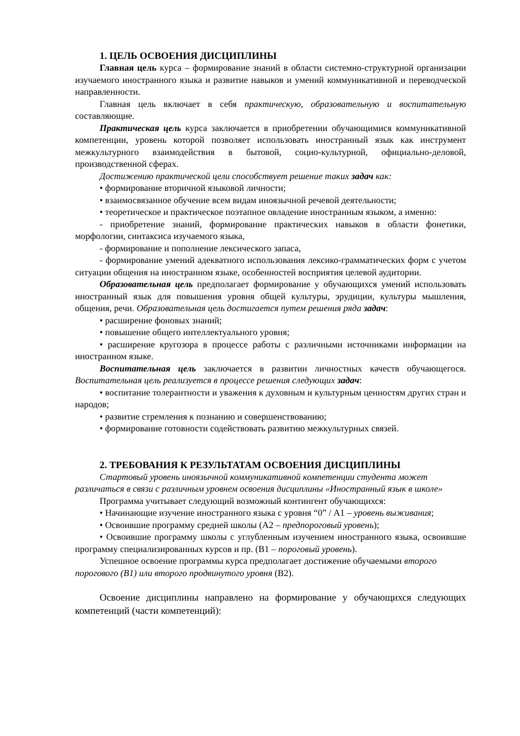1. ЦЕЛЬ ОСВОЕНИЯ ДИСЦИПЛИНЫ
Главная цель курса – формирование знаний в области системно-структурной организации изучаемого иностранного языка и развитие навыков и умений коммуникативной и переводческой направленности.
Главная цель включает в себя практическую, образовательную и воспитательную составляющие.
Практическая цель курса заключается в приобретении обучающимися коммуникативной компетенции, уровень которой позволяет использовать иностранный язык как инструмент межкультурного взаимодействия в бытовой, социо-культурной, официально-деловой, производственной сферах.
Достижению практической цели способствует решение таких задач как:
• формирование вторичной языковой личности;
• взаимосвязанное обучение всем видам иноязычной речевой деятельности;
• теоретическое и практическое поэтапное овладение иностранным языком, а именно:
- приобретение знаний, формирование практических навыков в области фонетики, морфологии, синтаксиса изучаемого языка,
- формирование и пополнение лексического запаса,
- формирование умений адекватного использования лексико-грамматических форм с учетом ситуации общения на иностранном языке, особенностей восприятия целевой аудитории.
Образовательная цель предполагает формирование у обучающихся умений использовать иностранный язык для повышения уровня общей культуры, эрудиции, культуры мышления, общения, речи. Образовательная цель достигается путем решения ряда задач:
• расширение фоновых знаний;
• повышение общего интеллектуального уровня;
• расширение кругозора в процессе работы с различными источниками информации на иностранном языке.
Воспитательная цель заключается в развитии личностных качеств обучающегося. Воспитательная цель реализуется в процессе решения следующих задач:
• воспитание толерантности и уважения к духовным и культурным ценностям других стран и народов;
• развитие стремления к познанию и совершенствованию;
• формирование готовности содействовать развитию межкультурных связей.
2. ТРЕБОВАНИЯ К РЕЗУЛЬТАТАМ ОСВОЕНИЯ ДИСЦИПЛИНЫ
Стартовый уровень иноязычной коммуникативной компетенции студента может различаться в связи с различным уровнем освоения дисциплины «Иностранный язык в школе»
Программа учитывает следующий возможный контингент обучающихся:
• Начинающие изучение иностранного языка с уровня “0” / А1 – уровень выживания;
• Освоившие программу средней школы (А2 – предпороговый уровень);
• Освоившие программу школы с углубленным изучением иностранного языка, освоившие программу специализированных курсов и пр. (В1 – пороговый уровень).
Успешное освоение программы курса предполагает достижение обучаемыми второго порогового (В1) или второго продвинутого уровня (В2).
Освоение дисциплины направлено на формирование у обучающихся следующих компетенций (части компетенций):